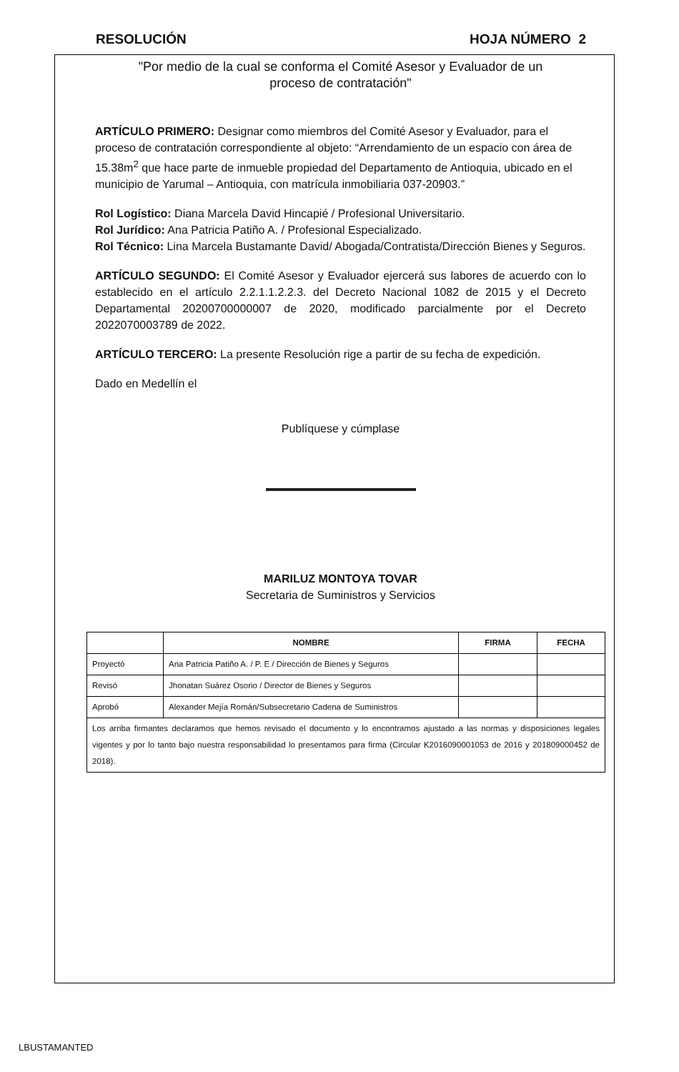RESOLUCIÓN HOJA NÚMERO 2
"Por medio de la cual se conforma el Comité Asesor y Evaluador de un
proceso de contratación"
ARTÍCULO PRIMERO: Designar como miembros del Comité Asesor y Evaluador, para el proceso de contratación correspondiente al objeto: “Arrendamiento de un espacio con área de 15.38m<sup>2</sup> que hace parte de inmueble propiedad del Departamento de Antioquia, ubicado en el municipio de Yarumal – Antioquia, con matrícula inmobiliaria 037-20903.”
Rol Logístico: Diana Marcela David Hincapié / Profesional Universitario.
Rol Jurídico: Ana Patricia Patiño A. / Profesional Especializado.
Rol Técnico: Lina Marcela Bustamante David/ Abogada/Contratista/Dirección Bienes y Seguros.
ARTÍCULO SEGUNDO: El Comité Asesor y Evaluador ejercerá sus labores de acuerdo con lo establecido en el artículo 2.2.1.1.2.2.3. del Decreto Nacional 1082 de 2015 y el Decreto Departamental 20200700000007 de 2020, modificado parcialmente por el Decreto 2022070003789 de 2022.
ARTÍCULO TERCERO: La presente Resolución rige a partir de su fecha de expedición.
Dado en Medellín el
Publíquese y cúmplase
MARILUZ MONTOYA TOVAR
Secretaria de Suministros y Servicios
| | NOMBRE | FIRMA | FECHA |
| --- | --- | --- | --- |
| Proyectó | Ana Patricia Patiño A. / P. E / Dirección de Bienes y Seguros | | |
| Revisó | Jhonatan Suárez Osorio / Director de Bienes y Seguros | | |
| Aprobó | Alexander Mejía Román/Subsecretario Cadena de Suministros | | |
| Los arriba firmantes declaramos que hemos revisado el documento y lo encontramos ajustado a las normas y disposiciones legales vigentes y por lo tanto bajo nuestra responsabilidad lo presentamos para firma (Circular K2016090001053 de 2016 y 201809000452 de 2018). | | | |
LBUSTAMANTED